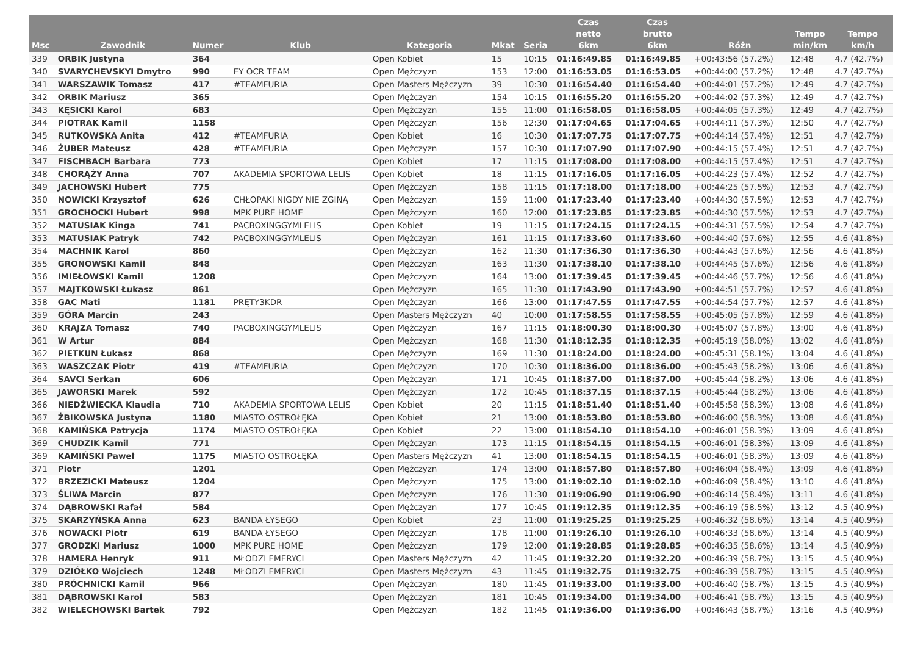| Msc | Zawodnik | Numer | Klub | Kategoria | Mkat | Seria | Czas netto 6km | Czas brutto 6km | Różn | Tempo min/km | Tempo km/h |
| --- | --- | --- | --- | --- | --- | --- | --- | --- | --- | --- | --- |
| 339 | ORBIK Justyna | 364 | | Open Kobiet | 15 | 10:15 | 01:16:49.85 | 01:16:49.85 | +00:43:56 (57.2%) | 12:48 | 4.7 (42.7%) |
| 340 | SVARYCHEVSKYI Dmytro | 990 | EY OCR TEAM | Open Mężczyzn | 153 | 12:00 | 01:16:53.05 | 01:16:53.05 | +00:44:00 (57.2%) | 12:48 | 4.7 (42.7%) |
| 341 | WARSZAWIK Tomasz | 417 | #TEAMFURIA | Open Masters Mężczyzn | 39 | 10:30 | 01:16:54.40 | 01:16:54.40 | +00:44:01 (57.2%) | 12:49 | 4.7 (42.7%) |
| 342 | ORBIK Mariusz | 365 | | Open Mężczyzn | 154 | 10:15 | 01:16:55.20 | 01:16:55.20 | +00:44:02 (57.3%) | 12:49 | 4.7 (42.7%) |
| 343 | KĘSICKI Karol | 683 | | Open Mężczyzn | 155 | 11:00 | 01:16:58.05 | 01:16:58.05 | +00:44:05 (57.3%) | 12:49 | 4.7 (42.7%) |
| 344 | PIOTRAK Kamil | 1158 | | Open Mężczyzn | 156 | 12:30 | 01:17:04.65 | 01:17:04.65 | +00:44:11 (57.3%) | 12:50 | 4.7 (42.7%) |
| 345 | RUTKOWSKA Anita | 412 | #TEAMFURIA | Open Kobiet | 16 | 10:30 | 01:17:07.75 | 01:17:07.75 | +00:44:14 (57.4%) | 12:51 | 4.7 (42.7%) |
| 346 | ŻUBER Mateusz | 428 | #TEAMFURIA | Open Mężczyzn | 157 | 10:30 | 01:17:07.90 | 01:17:07.90 | +00:44:15 (57.4%) | 12:51 | 4.7 (42.7%) |
| 347 | FISCHBACH Barbara | 773 | | Open Kobiet | 17 | 11:15 | 01:17:08.00 | 01:17:08.00 | +00:44:15 (57.4%) | 12:51 | 4.7 (42.7%) |
| 348 | CHORĄŻY Anna | 707 | AKADEMIA SPORTOWA LELIS | Open Kobiet | 18 | 11:15 | 01:17:16.05 | 01:17:16.05 | +00:44:23 (57.4%) | 12:52 | 4.7 (42.7%) |
| 349 | JACHOWSKI Hubert | 775 | | Open Mężczyzn | 158 | 11:15 | 01:17:18.00 | 01:17:18.00 | +00:44:25 (57.5%) | 12:53 | 4.7 (42.7%) |
| 350 | NOWICKI Krzysztof | 626 | CHŁOPAKI NIGDY NIE ZGINĄ | Open Mężczyzn | 159 | 11:00 | 01:17:23.40 | 01:17:23.40 | +00:44:30 (57.5%) | 12:53 | 4.7 (42.7%) |
| 351 | GROCHOCKI Hubert | 998 | MPK PURE HOME | Open Mężczyzn | 160 | 12:00 | 01:17:23.85 | 01:17:23.85 | +00:44:30 (57.5%) | 12:53 | 4.7 (42.7%) |
| 352 | MATUSIAK Kinga | 741 | PACBOXINGGYMLELIS | Open Kobiet | 19 | 11:15 | 01:17:24.15 | 01:17:24.15 | +00:44:31 (57.5%) | 12:54 | 4.7 (42.7%) |
| 353 | MATUSIAK Patryk | 742 | PACBOXINGGYMLELIS | Open Mężczyzn | 161 | 11:15 | 01:17:33.60 | 01:17:33.60 | +00:44:40 (57.6%) | 12:55 | 4.6 (41.8%) |
| 354 | MACHNIK Karol | 860 | | Open Mężczyzn | 162 | 11:30 | 01:17:36.30 | 01:17:36.30 | +00:44:43 (57.6%) | 12:56 | 4.6 (41.8%) |
| 355 | GRONOWSKI Kamil | 848 | | Open Mężczyzn | 163 | 11:30 | 01:17:38.10 | 01:17:38.10 | +00:44:45 (57.6%) | 12:56 | 4.6 (41.8%) |
| 356 | IMIEŁOWSKI Kamil | 1208 | | Open Mężczyzn | 164 | 13:00 | 01:17:39.45 | 01:17:39.45 | +00:44:46 (57.7%) | 12:56 | 4.6 (41.8%) |
| 357 | MAJTKOWSKI Łukasz | 861 | | Open Mężczyzn | 165 | 11:30 | 01:17:43.90 | 01:17:43.90 | +00:44:51 (57.7%) | 12:57 | 4.6 (41.8%) |
| 358 | GAC Mati | 1181 | PRĘTY3KDR | Open Mężczyzn | 166 | 13:00 | 01:17:47.55 | 01:17:47.55 | +00:44:54 (57.7%) | 12:57 | 4.6 (41.8%) |
| 359 | GÓRA Marcin | 243 | | Open Masters Mężczyzn | 40 | 10:00 | 01:17:58.55 | 01:17:58.55 | +00:45:05 (57.8%) | 12:59 | 4.6 (41.8%) |
| 360 | KRAJZA Tomasz | 740 | PACBOXINGGYMLELIS | Open Mężczyzn | 167 | 11:15 | 01:18:00.30 | 01:18:00.30 | +00:45:07 (57.8%) | 13:00 | 4.6 (41.8%) |
| 361 | W Artur | 884 | | Open Mężczyzn | 168 | 11:30 | 01:18:12.35 | 01:18:12.35 | +00:45:19 (58.0%) | 13:02 | 4.6 (41.8%) |
| 362 | PIETKUN Łukasz | 868 | | Open Mężczyzn | 169 | 11:30 | 01:18:24.00 | 01:18:24.00 | +00:45:31 (58.1%) | 13:04 | 4.6 (41.8%) |
| 363 | WASZCZAK Piotr | 419 | #TEAMFURIA | Open Mężczyzn | 170 | 10:30 | 01:18:36.00 | 01:18:36.00 | +00:45:43 (58.2%) | 13:06 | 4.6 (41.8%) |
| 364 | SAVCI Serkan | 606 | | Open Mężczyzn | 171 | 10:45 | 01:18:37.00 | 01:18:37.00 | +00:45:44 (58.2%) | 13:06 | 4.6 (41.8%) |
| 365 | JAWORSKI Marek | 592 | | Open Mężczyzn | 172 | 10:45 | 01:18:37.15 | 01:18:37.15 | +00:45:44 (58.2%) | 13:06 | 4.6 (41.8%) |
| 366 | NIEDŹWIECKA Klaudia | 710 | AKADEMIA SPORTOWA LELIS | Open Kobiet | 20 | 11:15 | 01:18:51.40 | 01:18:51.40 | +00:45:58 (58.3%) | 13:08 | 4.6 (41.8%) |
| 367 | ŻBIKOWSKA Justyna | 1180 | MIASTO OSTROŁĘKA | Open Kobiet | 21 | 13:00 | 01:18:53.80 | 01:18:53.80 | +00:46:00 (58.3%) | 13:08 | 4.6 (41.8%) |
| 368 | KAMIŃSKA Patrycja | 1174 | MIASTO OSTROŁĘKA | Open Kobiet | 22 | 13:00 | 01:18:54.10 | 01:18:54.10 | +00:46:01 (58.3%) | 13:09 | 4.6 (41.8%) |
| 369 | CHUDZIK Kamil | 771 | | Open Mężczyzn | 173 | 11:15 | 01:18:54.15 | 01:18:54.15 | +00:46:01 (58.3%) | 13:09 | 4.6 (41.8%) |
| 369 | KAMIŃSKI Paweł | 1175 | MIASTO OSTROŁĘKA | Open Masters Mężczyzn | 41 | 13:00 | 01:18:54.15 | 01:18:54.15 | +00:46:01 (58.3%) | 13:09 | 4.6 (41.8%) |
| 371 | Piotr | 1201 | | Open Mężczyzn | 174 | 13:00 | 01:18:57.80 | 01:18:57.80 | +00:46:04 (58.4%) | 13:09 | 4.6 (41.8%) |
| 372 | BRZEZICKI Mateusz | 1204 | | Open Mężczyzn | 175 | 13:00 | 01:19:02.10 | 01:19:02.10 | +00:46:09 (58.4%) | 13:10 | 4.6 (41.8%) |
| 373 | ŚLIWA Marcin | 877 | | Open Mężczyzn | 176 | 11:30 | 01:19:06.90 | 01:19:06.90 | +00:46:14 (58.4%) | 13:11 | 4.6 (41.8%) |
| 374 | DĄBROWSKI Rafał | 584 | | Open Mężczyzn | 177 | 10:45 | 01:19:12.35 | 01:19:12.35 | +00:46:19 (58.5%) | 13:12 | 4.5 (40.9%) |
| 375 | SKARZYŃSKA Anna | 623 | BANDA ŁYSEGO | Open Kobiet | 23 | 11:00 | 01:19:25.25 | 01:19:25.25 | +00:46:32 (58.6%) | 13:14 | 4.5 (40.9%) |
| 376 | NOWACKI Piotr | 619 | BANDA ŁYSEGO | Open Mężczyzn | 178 | 11:00 | 01:19:26.10 | 01:19:26.10 | +00:46:33 (58.6%) | 13:14 | 4.5 (40.9%) |
| 377 | GRODZKI Mariusz | 1000 | MPK PURE HOME | Open Mężczyzn | 179 | 12:00 | 01:19:28.85 | 01:19:28.85 | +00:46:35 (58.6%) | 13:14 | 4.5 (40.9%) |
| 378 | HAMERA Henryk | 911 | MŁODZI EMERYCI | Open Masters Mężczyzn | 42 | 11:45 | 01:19:32.20 | 01:19:32.20 | +00:46:39 (58.7%) | 13:15 | 4.5 (40.9%) |
| 379 | DZIÓŁKO Wojciech | 1248 | MŁODZI EMERYCI | Open Masters Mężczyzn | 43 | 11:45 | 01:19:32.75 | 01:19:32.75 | +00:46:39 (58.7%) | 13:15 | 4.5 (40.9%) |
| 380 | PRÓCHNICKI Kamil | 966 | | Open Mężczyzn | 180 | 11:45 | 01:19:33.00 | 01:19:33.00 | +00:46:40 (58.7%) | 13:15 | 4.5 (40.9%) |
| 381 | DĄBROWSKI Karol | 583 | | Open Mężczyzn | 181 | 10:45 | 01:19:34.00 | 01:19:34.00 | +00:46:41 (58.7%) | 13:15 | 4.5 (40.9%) |
| 382 | WIELECHOWSKI Bartek | 792 | | Open Mężczyzn | 182 | 11:45 | 01:19:36.00 | 01:19:36.00 | +00:46:43 (58.7%) | 13:16 | 4.5 (40.9%) |